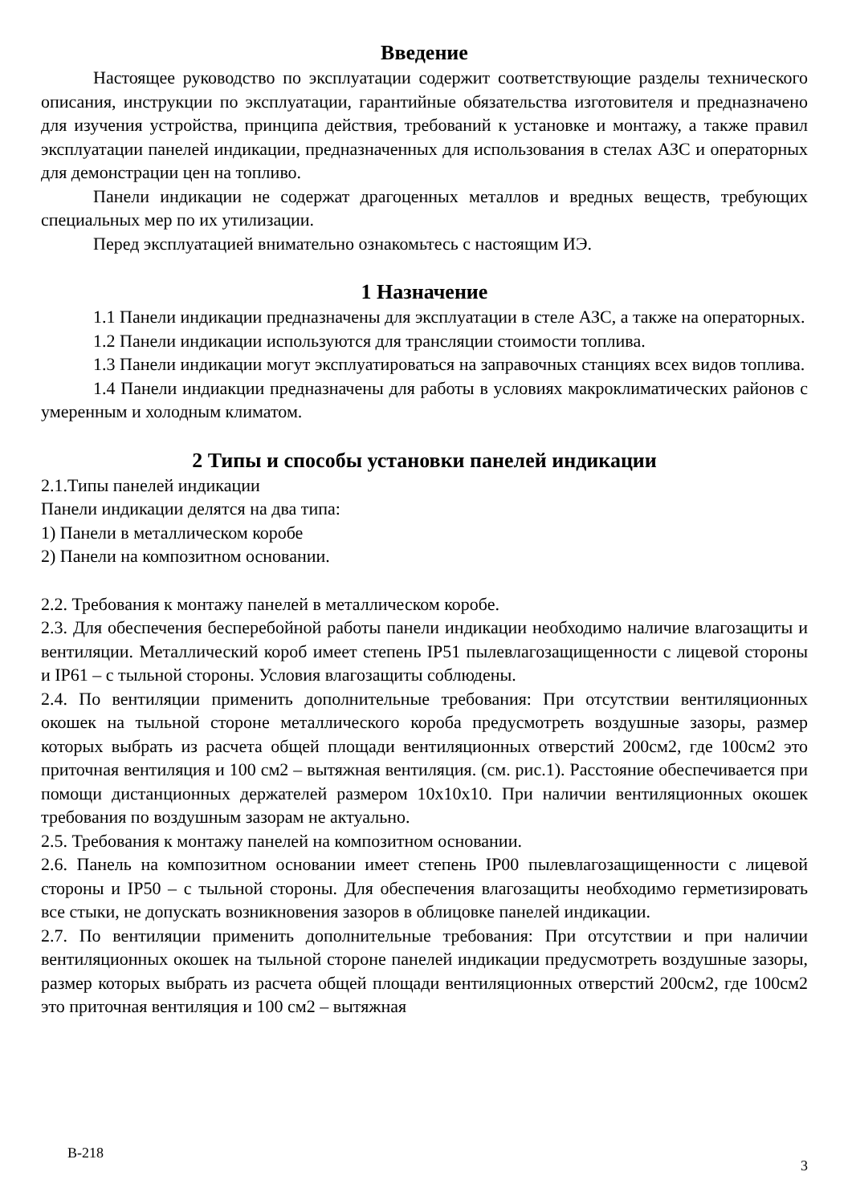Введение
Настоящее руководство по эксплуатации содержит соответствующие разделы технического описания, инструкции по эксплуатации, гарантийные обязательства изготовителя и предназначено для изучения устройства, принципа действия, требований к установке и монтажу, а также правил эксплуатации панелей индикации, предназначенных для использования в стелах АЗС и операторных для демонстрации цен на топливо.
Панели индикации не содержат драгоценных металлов и вредных веществ, требующих специальных мер по их утилизации.
Перед эксплуатацией внимательно ознакомьтесь с настоящим ИЭ.
1 Назначение
1.1 Панели индикации предназначены для эксплуатации в стеле АЗС, а также на операторных.
1.2 Панели индикации используются для трансляции стоимости топлива.
1.3 Панели индикации могут эксплуатироваться на заправочных станциях всех видов топлива.
1.4 Панели индиакции предназначены для работы в условиях макроклиматических районов с умеренным и холодным климатом.
2 Типы и способы установки панелей индикации
2.1.Типы панелей индикации
Панели индикации делятся на два типа:
1) Панели в металлическом коробе
2) Панели на композитном основании.
2.2. Требования к монтажу панелей в металлическом коробе.
2.3. Для обеспечения бесперебойной работы панели индикации необходимо наличие влагозащиты и вентиляции. Металлический короб имеет степень IP51 пылевлагозащищенности с лицевой стороны и IP61 – с тыльной стороны. Условия влагозащиты соблюдены.
2.4. По вентиляции применить дополнительные требования: При отсутствии вентиляционных окошек на тыльной стороне металлического короба предусмотреть воздушные зазоры, размер которых выбрать из расчета общей площади вентиляционных отверстий 200см2, где 100см2 это приточная вентиляция и 100 см2 – вытяжная вентиляция. (см. рис.1). Расстояние обеспечивается при помощи дистанционных держателей размером 10х10х10. При наличии вентиляционных окошек требования по воздушным зазорам не актуально.
2.5. Требования к монтажу панелей на композитном основании.
2.6. Панель на композитном основании имеет степень IP00 пылевлагозащищенности с лицевой стороны и IP50 – с тыльной стороны. Для обеспечения влагозащиты необходимо герметизировать все стыки, не допускать возникновения зазоров в облицовке панелей индикации.
2.7. По вентиляции применить дополнительные требования: При отсутствии и при наличии вентиляционных окошек на тыльной стороне панелей индикации предусмотреть воздушные зазоры, размер которых выбрать из расчета общей площади вентиляционных отверстий 200см2, где 100см2 это приточная вентиляция и 100 см2 – вытяжная
В-218
3